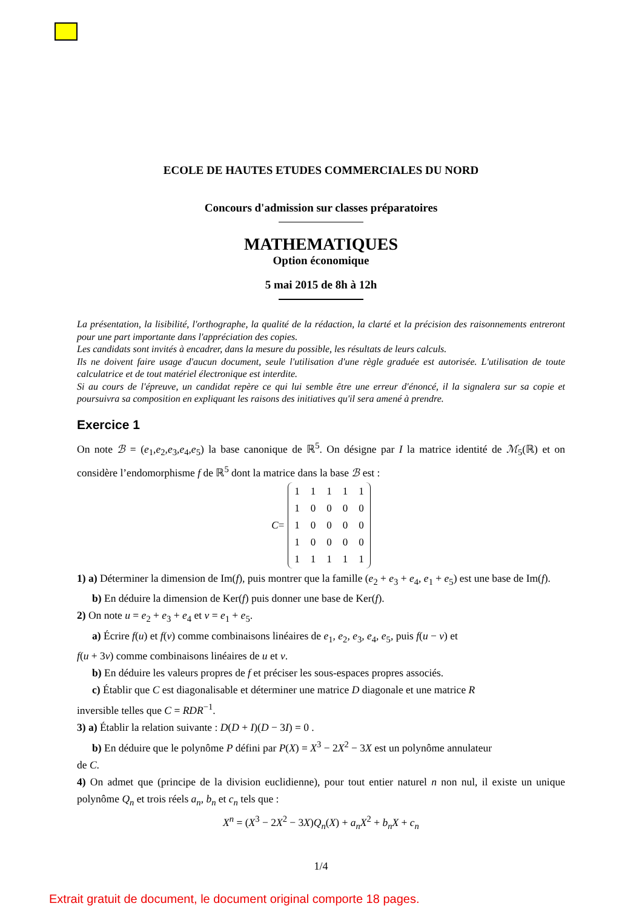ECOLE DE HAUTES ETUDES COMMERCIALES DU NORD
Concours d'admission sur classes préparatoires
MATHEMATIQUES
Option économique
5 mai 2015 de 8h à 12h
La présentation, la lisibilité, l'orthographe, la qualité de la rédaction, la clarté et la précision des raisonnements entreront pour une part importante dans l'appréciation des copies.
Les candidats sont invités à encadrer, dans la mesure du possible, les résultats de leurs calculs.
Ils ne doivent faire usage d'aucun document, seule l'utilisation d'une règle graduée est autorisée. L'utilisation de toute calculatrice et de tout matériel électronique est interdite.
Si au cours de l'épreuve, un candidat repère ce qui lui semble être une erreur d'énoncé, il la signalera sur sa copie et poursuivra sa composition en expliquant les raisons des initiatives qu'il sera amené à prendre.
Exercice 1
On note ℬ = (e<sub>1</sub>,e<sub>2</sub>,e<sub>3</sub>,e<sub>4</sub>,e<sub>5</sub>) la base canonique de ℝ<sup>5</sup>. On désigne par I la matrice identité de ℳ<sub>5</sub>(ℝ) et on considère l’endomorphisme f de ℝ<sup>5</sup> dont la matrice dans la base ℬ est :
C =
| 1 | 1 | 1 | 1 | 1 |
| 1 | 0 | 0 | 0 | 0 |
| 1 | 0 | 0 | 0 | 0 |
| 1 | 0 | 0 | 0 | 0 |
| 1 | 1 | 1 | 1 | 1 |
1) a) Déterminer la dimension de Im(f), puis montrer que la famille (e<sub>2</sub> + e<sub>3</sub> + e<sub>4</sub>, e<sub>1</sub> + e<sub>5</sub>) est une base de Im(f).
b) En déduire la dimension de Ker(f) puis donner une base de Ker(f).
2) On note u = e<sub>2</sub> + e<sub>3</sub> + e<sub>4</sub> et v = e<sub>1</sub> + e<sub>5</sub>.
a) Écrire f(u) et f(v) comme combinaisons linéaires de e<sub>1</sub>, e<sub>2</sub>, e<sub>3</sub>, e<sub>4</sub>, e<sub>5</sub>, puis f(u − v) et
f(u + 3v) comme combinaisons linéaires de u et v.
b) En déduire les valeurs propres de f et préciser les sous-espaces propres associés.
c) Établir que C est diagonalisable et déterminer une matrice D diagonale et une matrice R
inversible telles que C = RDR<sup>−1</sup>.
3) a) Établir la relation suivante : D(D + I)(D − 3I) = 0 .
b) En déduire que le polynôme P défini par P(X) = X<sup>3</sup> − 2X<sup>2</sup> − 3X est un polynôme annulateur
de C.
4) On admet que (principe de la division euclidienne), pour tout entier naturel n non nul, il existe un unique polynôme Q<sub>n</sub> et trois réels a<sub>n</sub>, b<sub>n</sub> et c<sub>n</sub> tels que :
X<sup>n</sup> = (X<sup>3</sup> − 2X<sup>2</sup> − 3X)Q<sub>n</sub>(X) + a<sub>n</sub>X<sup>2</sup> + b<sub>n</sub>X + c<sub>n</sub>
1/4
Extrait gratuit de document, le document original comporte 18 pages.